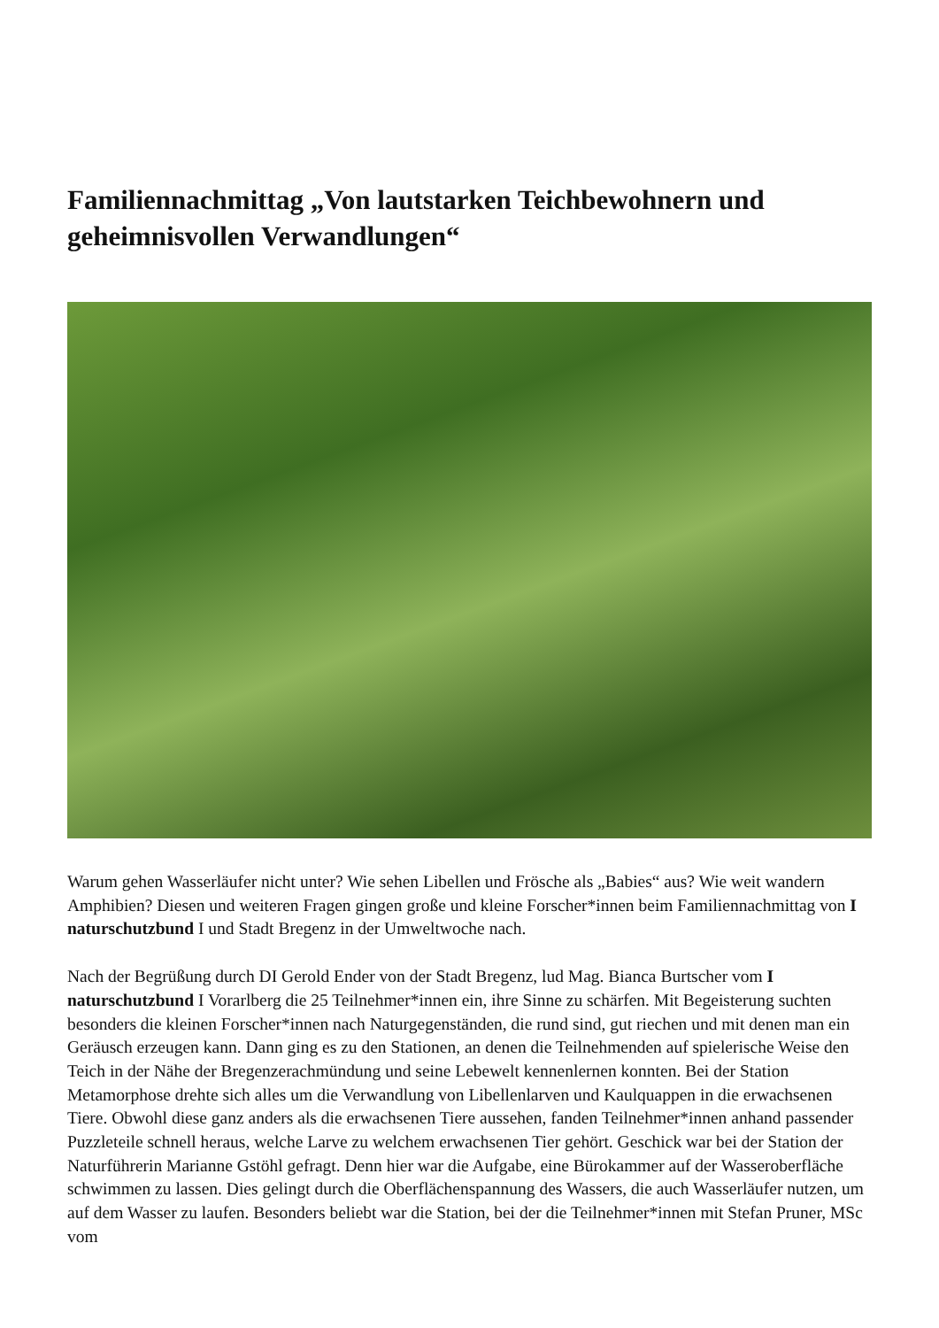Familiennachmittag „Von lautstarken Teichbewohnern und geheimnisvollen Verwandlungen“
Warum gehen Wasserläufer nicht unter? Wie sehen Libellen und Frösche als „Babies“ aus? Wie weit wandern Amphibien? Diesen und weiteren Fragen gingen große und kleine Forscher*innen beim Familiennachmittag von I naturschutzbund I und Stadt Bregenz in der Umweltwoche nach.
Nach der Begrüßung durch DI Gerold Ender von der Stadt Bregenz, lud Mag. Bianca Burtscher vom I naturschutzbund I Vorarlberg die 25 Teilnehmer*innen ein, ihre Sinne zu schärfen. Mit Begeisterung suchten besonders die kleinen Forscher*innen nach Naturgegenständen, die rund sind, gut riechen und mit denen man ein Geräusch erzeugen kann. Dann ging es zu den Stationen, an denen die Teilnehmenden auf spielerische Weise den Teich in der Nähe der Bregenzerachmündung und seine Lebewelt kennenlernen konnten. Bei der Station Metamorphose drehte sich alles um die Verwandlung von Libellenlarven und Kaulquappen in die erwachsenen Tiere. Obwohl diese ganz anders als die erwachsenen Tiere aussehen, fanden Teilnehmer*innen anhand passender Puzzleteile schnell heraus, welche Larve zu welchem erwachsenen Tier gehört. Geschick war bei der Station der Naturführerin Marianne Gstöhl gefragt. Denn hier war die Aufgabe, eine Bürokammer auf der Wasseroberfläche schwimmen zu lassen. Dies gelingt durch die Oberflächenspannung des Wassers, die auch Wasserläufer nutzen, um auf dem Wasser zu laufen. Besonders beliebt war die Station, bei der die Teilnehmer*innen mit Stefan Pruner, MSc vom